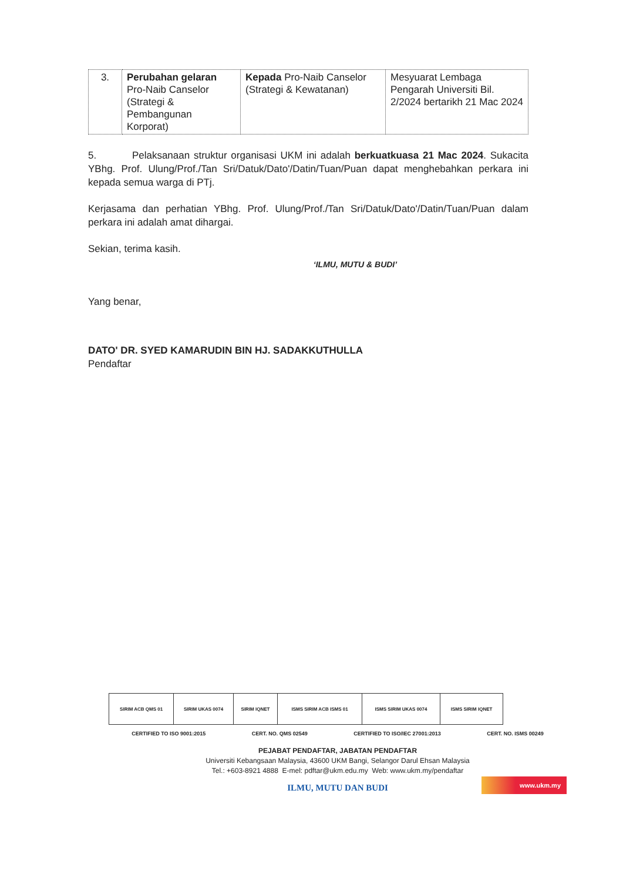| 3. | Perubahan gelaran Pro-Naib Canselor (Strategi & Pembangunan Korporat) | Kepada Pro-Naib Canselor (Strategi & Kewatanan) | Mesyuarat Lembaga Pengarah Universiti Bil. 2/2024 bertarikh 21 Mac 2024 |
5. Pelaksanaan struktur organisasi UKM ini adalah berkuatkuasa 21 Mac 2024. Sukacita YBhg. Prof. Ulung/Prof./Tan Sri/Datuk/Dato'/Datin/Tuan/Puan dapat menghebahkan perkara ini kepada semua warga di PTj.
Kerjasama dan perhatian YBhg. Prof. Ulung/Prof./Tan Sri/Datuk/Dato'/Datin/Tuan/Puan dalam perkara ini adalah amat dihargai.
Sekian, terima kasih.
‘ILMU, MUTU & BUDI’
Yang benar,
DATO' DR. SYED KAMARUDIN BIN HJ. SADAKKUTHULLA
Pendaftar
| SIRIM ACB QMS 01 | SIRIM UKAS 0074 | SIRIM IQNET | ISMS SIRIM ACB ISMS 01 | ISMS SIRIM UKAS 0074 | ISMS SIRIM IQNET |
CERTIFIED TO ISO 9001:2015 CERT. NO. QMS 02549 CERTIFIED TO ISO/IEC 27001:2013 CERT. NO. ISMS 00249
PEJABAT PENDAFTAR, JABATAN PENDAFTAR
Universiti Kebangsaan Malaysia, 43600 UKM Bangi, Selangor Darul Ehsan Malaysia
Tel.: +603-8921 4888 E-mel: pdftar@ukm.edu.my Web: www.ukm.my/pendaftar
ILMU, MUTU DAN BUDI
www.ukm.my